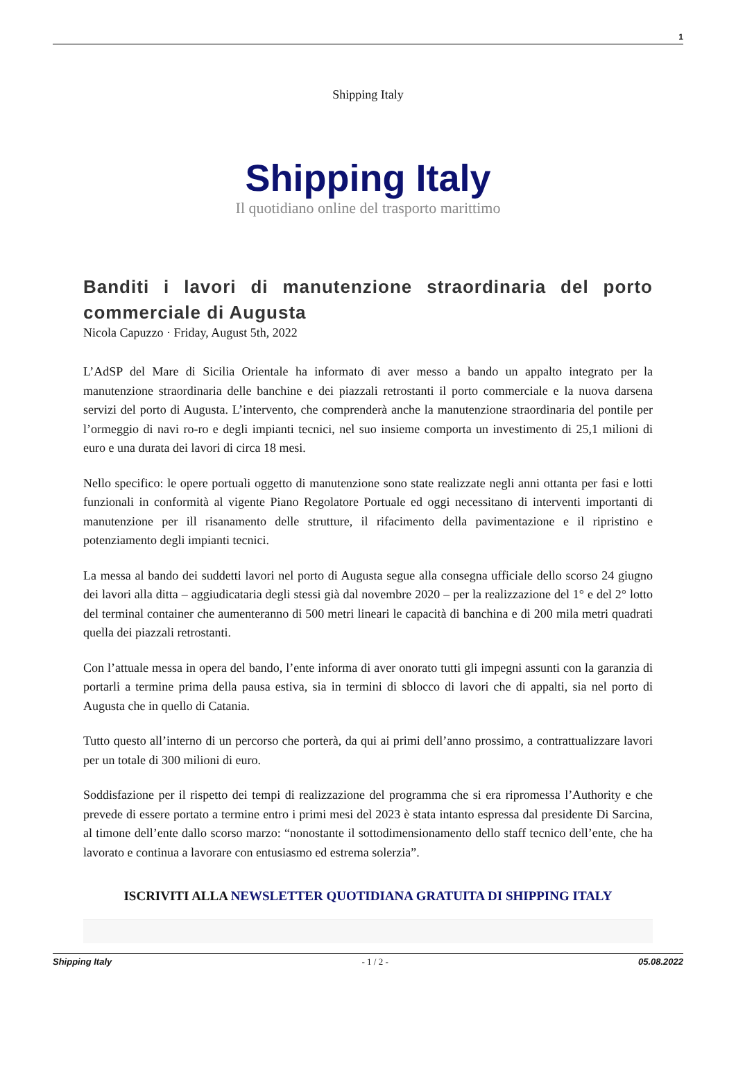1
Shipping Italy
Shipping Italy
Il quotidiano online del trasporto marittimo
Banditi i lavori di manutenzione straordinaria del porto commerciale di Augusta
Nicola Capuzzo · Friday, August 5th, 2022
L’AdSP del Mare di Sicilia Orientale ha informato di aver messo a bando un appalto integrato per la manutenzione straordinaria delle banchine e dei piazzali retrostanti il porto commerciale e la nuova darsena servizi del porto di Augusta. L’intervento, che comprenderà anche la manutenzione straordinaria del pontile per l’ormeggio di navi ro-ro e degli impianti tecnici, nel suo insieme comporta un investimento di 25,1 milioni di euro e una durata dei lavori di circa 18 mesi.
Nello specifico: le opere portuali oggetto di manutenzione sono state realizzate negli anni ottanta per fasi e lotti funzionali in conformità al vigente Piano Regolatore Portuale ed oggi necessitano di interventi importanti di manutenzione per ill risanamento delle strutture, il rifacimento della pavimentazione e il ripristino e potenziamento degli impianti tecnici.
La messa al bando dei suddetti lavori nel porto di Augusta segue alla consegna ufficiale dello scorso 24 giugno dei lavori alla ditta – aggiudicataria degli stessi già dal novembre 2020 – per la realizzazione del 1° e del 2° lotto del terminal container che aumenteranno di 500 metri lineari le capacità di banchina e di 200 mila metri quadrati quella dei piazzali retrostanti.
Con l’attuale messa in opera del bando, l’ente informa di aver onorato tutti gli impegni assunti con la garanzia di portarli a termine prima della pausa estiva, sia in termini di sblocco di lavori che di appalti, sia nel porto di Augusta che in quello di Catania.
Tutto questo all’interno di un percorso che porterà, da qui ai primi dell’anno prossimo, a contrattualizzare lavori per un totale di 300 milioni di euro.
Soddisfazione per il rispetto dei tempi di realizzazione del programma che si era ripromessa l’Authority e che prevede di essere portato a termine entro i primi mesi del 2023 è stata intanto espressa dal presidente Di Sarcina, al timone dell’ente dallo scorso marzo: “nonostante il sottodimensionamento dello staff tecnico dell’ente, che ha lavorato e continua a lavorare con entusiasmo ed estrema solerzia”.
ISCRIVITI ALLA NEWSLETTER QUOTIDIANA GRATUITA DI SHIPPING ITALY
Shipping Italy - 1 / 2 - 05.08.2022